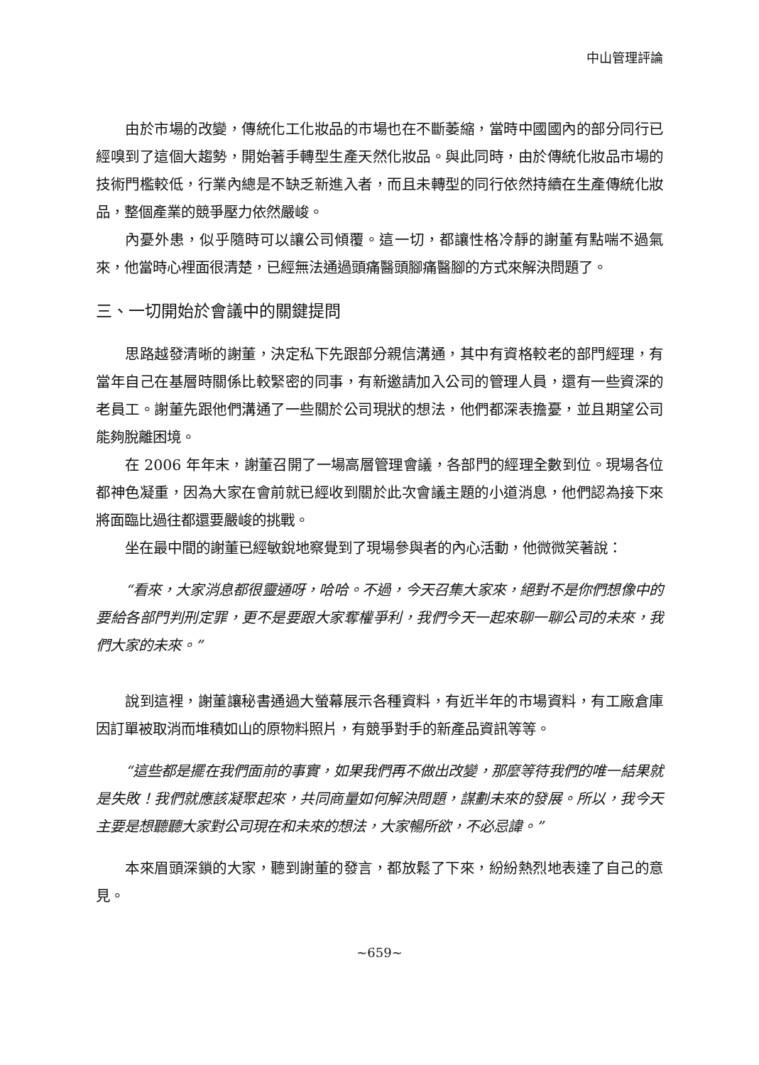中山管理評論
由於市場的改變，傳統化工化妝品的市場也在不斷萎縮，當時中國國內的部分同行已經嗅到了這個大趨勢，開始著手轉型生產天然化妝品。與此同時，由於傳統化妝品市場的技術門檻較低，行業內總是不缺乏新進入者，而且未轉型的同行依然持續在生產傳統化妝品，整個產業的競爭壓力依然嚴峻。
內憂外患，似乎隨時可以讓公司傾覆。這一切，都讓性格冷靜的謝董有點喘不過氣來，他當時心裡面很清楚，已經無法通過頭痛醫頭腳痛醫腳的方式來解決問題了。
三、一切開始於會議中的關鍵提問
思路越發清晰的謝董，決定私下先跟部分親信溝通，其中有資格較老的部門經理，有當年自己在基層時關係比較緊密的同事，有新邀請加入公司的管理人員，還有一些資深的老員工。謝董先跟他們溝通了一些關於公司現狀的想法，他們都深表擔憂，並且期望公司能夠脫離困境。
在 2006 年年末，謝董召開了一場高層管理會議，各部門的經理全數到位。現場各位都神色凝重，因為大家在會前就已經收到關於此次會議主題的小道消息，他們認為接下來將面臨比過往都還要嚴峻的挑戰。
坐在最中間的謝董已經敏銳地察覺到了現場參與者的內心活動，他微微笑著說：
“看來，大家消息都很靈通呀，哈哈。不過，今天召集大家來，絕對不是你們想像中的要給各部門判刑定罪，更不是要跟大家奪權爭利，我們今天一起來聊一聊公司的未來，我們大家的未來。”
說到這裡，謝董讓秘書通過大螢幕展示各種資料，有近半年的市場資料，有工廠倉庫因訂單被取消而堆積如山的原物料照片，有競爭對手的新產品資訊等等。
“這些都是擺在我們面前的事實，如果我們再不做出改變，那麼等待我們的唯一結果就是失敗！我們就應該凝聚起來，共同商量如何解決問題，謀劃未來的發展。所以，我今天主要是想聽聽大家對公司現在和未來的想法，大家暢所欲，不必忌諱。”
本來眉頭深鎖的大家，聽到謝董的發言，都放鬆了下來，紛紛熱烈地表達了自己的意見。
~659~